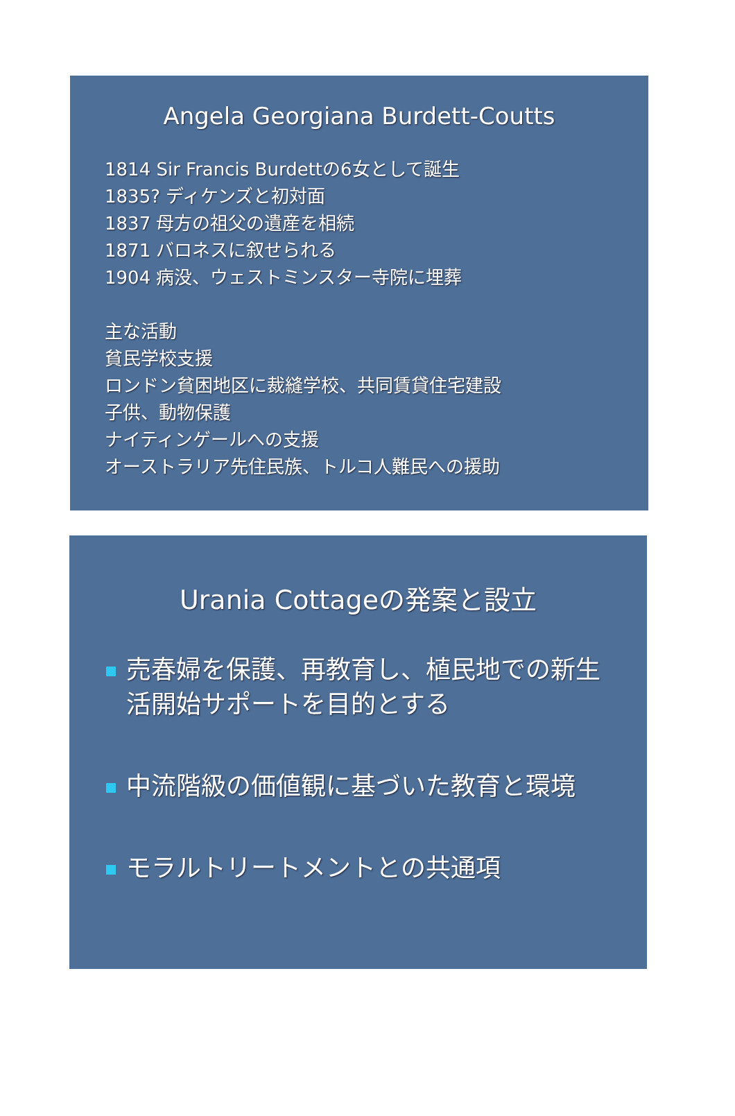Angela Georgiana Burdett-Coutts
1814 Sir Francis Burdettの6女として誕生
1835? ディケンズと初対面
1837 母方の祖父の遺産を相続
1871 バロネスに叙せられる
1904 病没、ウェストミンスター寺院に埋葬
主な活動
貧民学校支援
ロンドン貧困地区に裁縫学校、共同賃貸住宅建設
子供、動物保護
ナイティンゲールへの支援
オーストラリア先住民族、トルコ人難民への援助
Urania Cottageの発案と設立
売春婦を保護、再教育し、植民地での新生活開始サポートを目的とする
中流階級の価値観に基づいた教育と環境
モラルトリートメントとの共通項